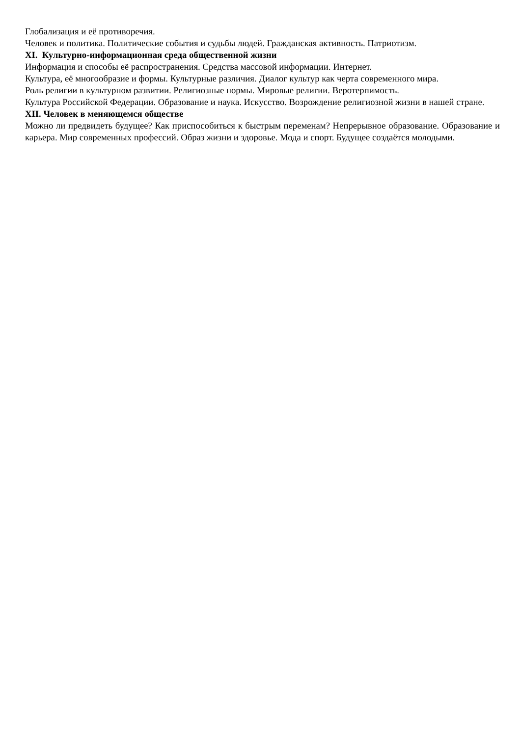Глобализация и её противоречия.
Человек и политика. Политические события и судьбы людей. Гражданская активность. Патриотизм.
XI. Культурно-информационная среда общественной жизни
Информация и способы её распространения. Средства массовой информации. Интернет.
Культура, её многообразие и формы. Культурные различия. Диалог культур как черта современного мира.
Роль религии в культурном развитии. Религиозные нормы. Мировые религии. Веротерпимость.
Культура Российской Федерации. Образование и наука. Искусство. Возрождение религиозной жизни в нашей стране.
XII. Человек в меняющемся обществе
Можно ли предвидеть будущее? Как приспособиться к быстрым переменам? Непрерывное образование. Образование и карьера. Мир современных профессий. Образ жизни и здоровье. Мода и спорт. Будущее создаётся молодыми.